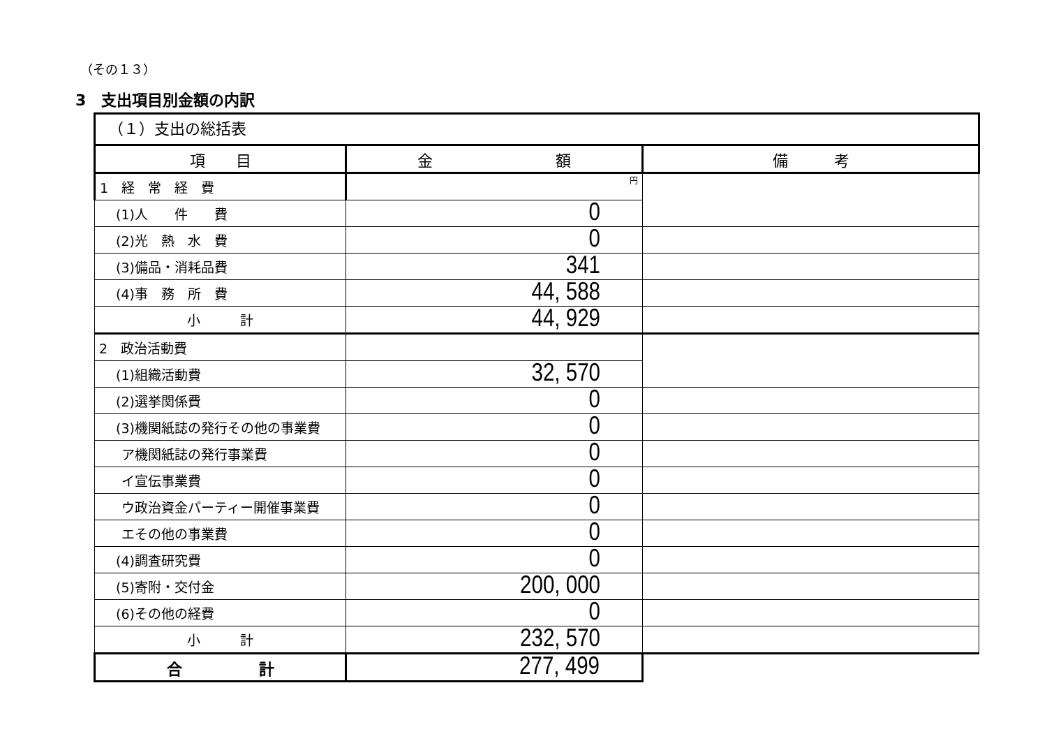（その１３）
3　支出項目別金額の内訳
（１）支出の総括表
| 項 目 | 金 額 | 備 考 |
| --- | --- | --- |
| 1 経 常 経 費 | 円 | |
| (1)人 件 費 | 0 | |
| (2)光 熱 水 費 | 0 | |
| (3)備品・消耗品費 | 341 | |
| (4)事 務 所 費 | 44, 588 | |
| 小 計 | 44, 929 | |
| 2 政治活動費 | | |
| (1)組織活動費 | 32, 570 | |
| (2)選挙関係費 | 0 | |
| (3)機関紙誌の発行その他の事業費 | 0 | |
| ア機関紙誌の発行事業費 | 0 | |
| イ宣伝事業費 | 0 | |
| ウ政治資金パーティー開催事業費 | 0 | |
| エその他の事業費 | 0 | |
| (4)調査研究費 | 0 | |
| (5)寄附・交付金 | 200, 000 | |
| (6)その他の経費 | 0 | |
| 小 計 | 232, 570 | |
| 合 計 | 277, 499 | |